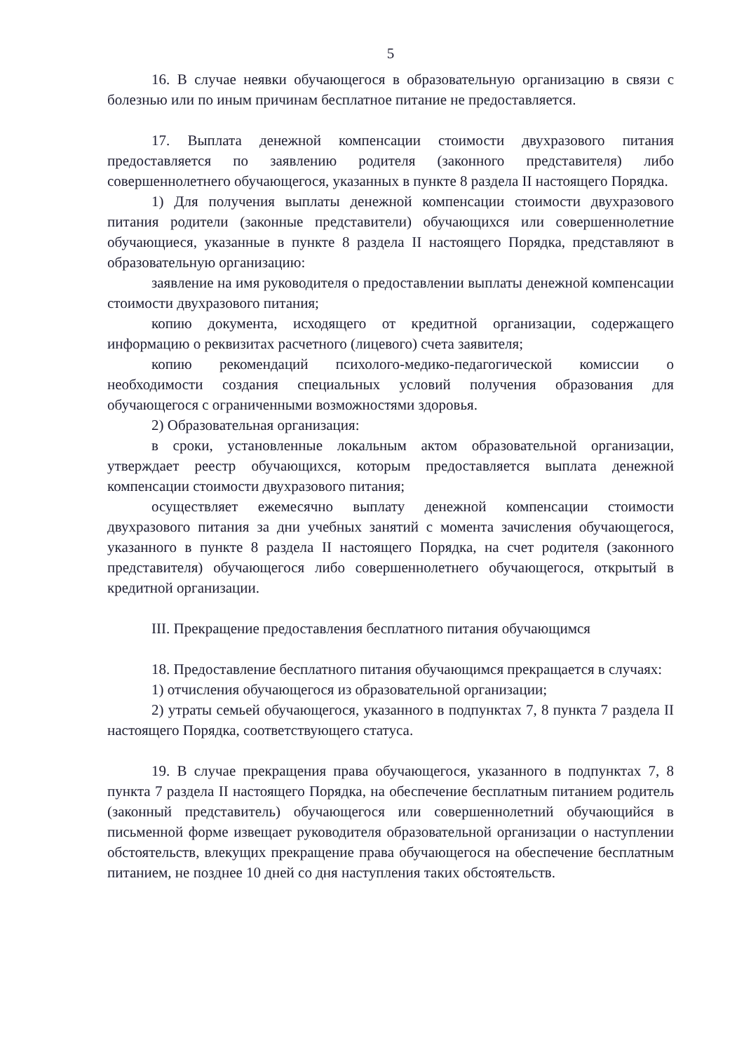5
16. В случае неявки обучающегося в образовательную организацию в связи с болезнью или по иным причинам бесплатное питание не предоставляется.
17. Выплата денежной компенсации стоимости двухразового питания предоставляется по заявлению родителя (законного представителя) либо совершеннолетнего обучающегося, указанных в пункте 8 раздела II настоящего Порядка.
1) Для получения выплаты денежной компенсации стоимости двухразового питания родители (законные представители) обучающихся или совершеннолетние обучающиеся, указанные в пункте 8 раздела II настоящего Порядка, представляют в образовательную организацию:
заявление на имя руководителя о предоставлении выплаты денежной компенсации стоимости двухразового питания;
копию документа, исходящего от кредитной организации, содержащего информацию о реквизитах расчетного (лицевого) счета заявителя;
копию рекомендаций психолого-медико-педагогической комиссии о необходимости создания специальных условий получения образования для обучающегося с ограниченными возможностями здоровья.
2) Образовательная организация:
в сроки, установленные локальным актом образовательной организации, утверждает реестр обучающихся, которым предоставляется выплата денежной компенсации стоимости двухразового питания;
осуществляет ежемесячно выплату денежной компенсации стоимости двухразового питания за дни учебных занятий с момента зачисления обучающегося, указанного в пункте 8 раздела II настоящего Порядка, на счет родителя (законного представителя) обучающегося либо совершеннолетнего обучающегося, открытый в кредитной организации.
III. Прекращение предоставления бесплатного питания обучающимся
18. Предоставление бесплатного питания обучающимся прекращается в случаях:
1) отчисления обучающегося из образовательной организации;
2) утраты семьей обучающегося, указанного в подпунктах 7, 8 пункта 7 раздела II настоящего Порядка, соответствующего статуса.
19. В случае прекращения права обучающегося, указанного в подпунктах 7, 8 пункта 7 раздела II настоящего Порядка, на обеспечение бесплатным питанием родитель (законный представитель) обучающегося или совершеннолетний обучающийся в письменной форме извещает руководителя образовательной организации о наступлении обстоятельств, влекущих прекращение права обучающегося на обеспечение бесплатным питанием, не позднее 10 дней со дня наступления таких обстоятельств.